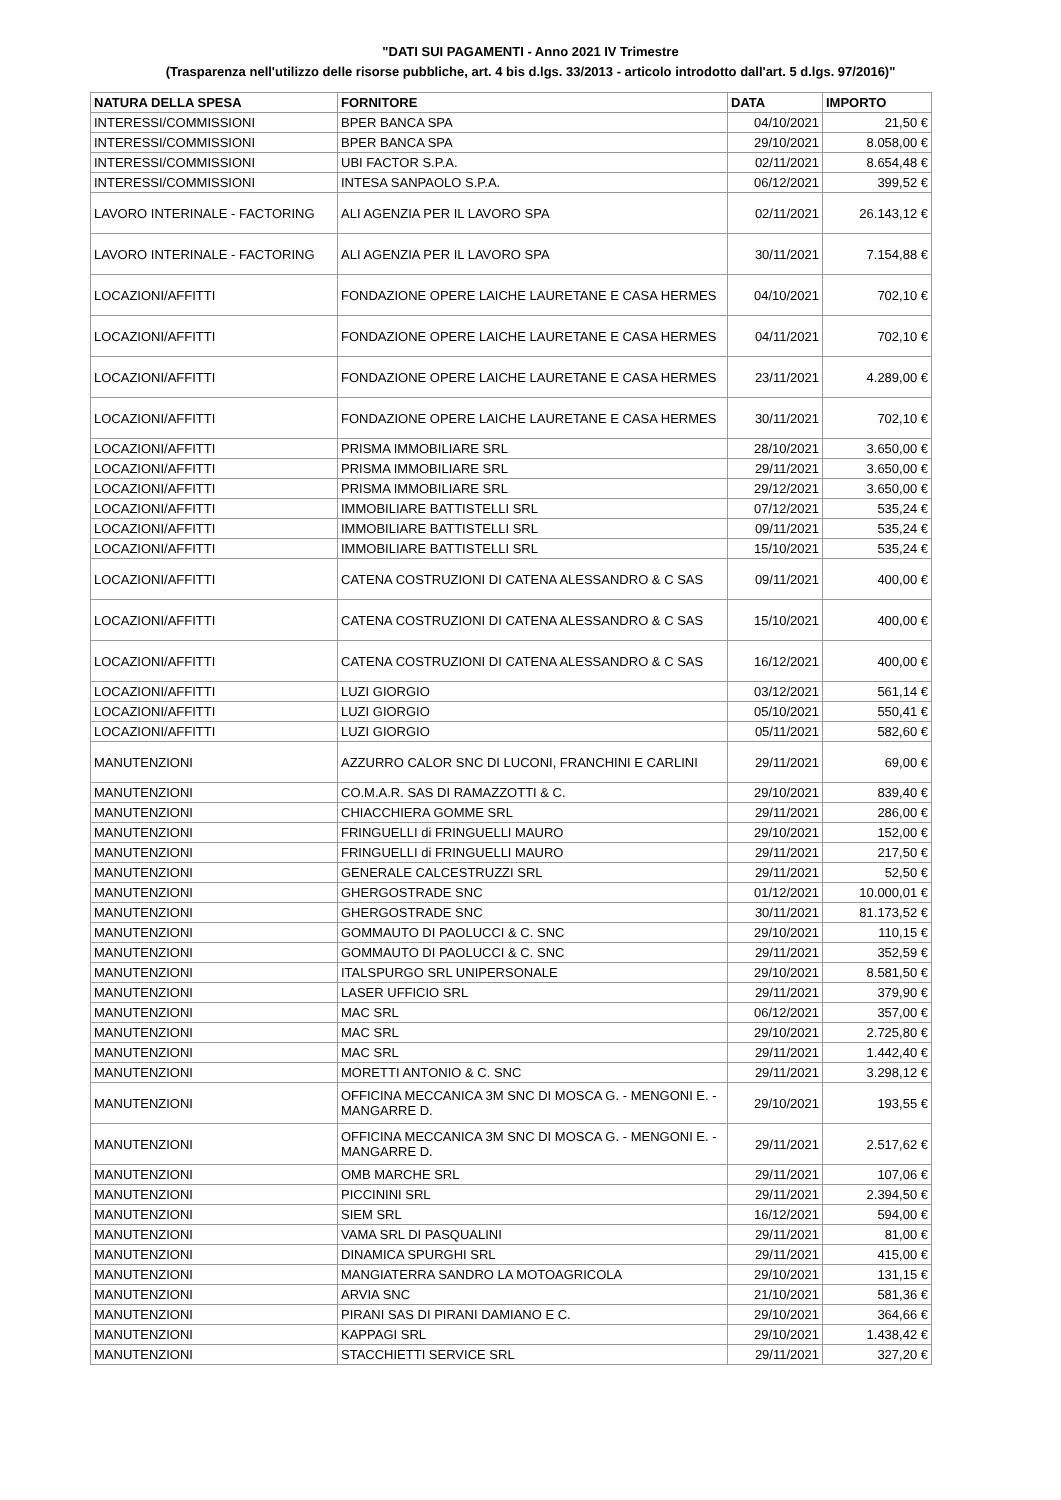"DATI SUI PAGAMENTI - Anno 2021 IV Trimestre
(Trasparenza nell'utilizzo delle risorse pubbliche, art. 4 bis d.lgs. 33/2013 - articolo introdotto dall'art. 5 d.lgs. 97/2016)"
| NATURA DELLA SPESA | FORNITORE | DATA | IMPORTO |
| --- | --- | --- | --- |
| INTERESSI/COMMISSIONI | BPER BANCA SPA | 04/10/2021 | 21,50 € |
| INTERESSI/COMMISSIONI | BPER BANCA SPA | 29/10/2021 | 8.058,00 € |
| INTERESSI/COMMISSIONI | UBI FACTOR S.P.A. | 02/11/2021 | 8.654,48 € |
| INTERESSI/COMMISSIONI | INTESA SANPAOLO S.P.A. | 06/12/2021 | 399,52 € |
| LAVORO INTERINALE - FACTORING | ALI AGENZIA PER IL LAVORO SPA | 02/11/2021 | 26.143,12 € |
| LAVORO INTERINALE - FACTORING | ALI AGENZIA PER IL LAVORO SPA | 30/11/2021 | 7.154,88 € |
| LOCAZIONI/AFFITTI | FONDAZIONE OPERE LAICHE LAURETANE E CASA HERMES | 04/10/2021 | 702,10 € |
| LOCAZIONI/AFFITTI | FONDAZIONE OPERE LAICHE LAURETANE E CASA HERMES | 04/11/2021 | 702,10 € |
| LOCAZIONI/AFFITTI | FONDAZIONE OPERE LAICHE LAURETANE E CASA HERMES | 23/11/2021 | 4.289,00 € |
| LOCAZIONI/AFFITTI | FONDAZIONE OPERE LAICHE LAURETANE E CASA HERMES | 30/11/2021 | 702,10 € |
| LOCAZIONI/AFFITTI | PRISMA IMMOBILIARE SRL | 28/10/2021 | 3.650,00 € |
| LOCAZIONI/AFFITTI | PRISMA IMMOBILIARE SRL | 29/11/2021 | 3.650,00 € |
| LOCAZIONI/AFFITTI | PRISMA IMMOBILIARE SRL | 29/12/2021 | 3.650,00 € |
| LOCAZIONI/AFFITTI | IMMOBILIARE BATTISTELLI SRL | 07/12/2021 | 535,24 € |
| LOCAZIONI/AFFITTI | IMMOBILIARE BATTISTELLI SRL | 09/11/2021 | 535,24 € |
| LOCAZIONI/AFFITTI | IMMOBILIARE BATTISTELLI SRL | 15/10/2021 | 535,24 € |
| LOCAZIONI/AFFITTI | CATENA COSTRUZIONI DI CATENA ALESSANDRO & C SAS | 09/11/2021 | 400,00 € |
| LOCAZIONI/AFFITTI | CATENA COSTRUZIONI DI CATENA ALESSANDRO & C SAS | 15/10/2021 | 400,00 € |
| LOCAZIONI/AFFITTI | CATENA COSTRUZIONI DI CATENA ALESSANDRO & C SAS | 16/12/2021 | 400,00 € |
| LOCAZIONI/AFFITTI | LUZI GIORGIO | 03/12/2021 | 561,14 € |
| LOCAZIONI/AFFITTI | LUZI GIORGIO | 05/10/2021 | 550,41 € |
| LOCAZIONI/AFFITTI | LUZI GIORGIO | 05/11/2021 | 582,60 € |
| MANUTENZIONI | AZZURRO CALOR SNC DI LUCONI, FRANCHINI E CARLINI | 29/11/2021 | 69,00 € |
| MANUTENZIONI | CO.M.A.R. SAS DI RAMAZZOTTI & C. | 29/10/2021 | 839,40 € |
| MANUTENZIONI | CHIACCHIERA GOMME SRL | 29/11/2021 | 286,00 € |
| MANUTENZIONI | FRINGUELLI di FRINGUELLI MAURO | 29/10/2021 | 152,00 € |
| MANUTENZIONI | FRINGUELLI di FRINGUELLI MAURO | 29/11/2021 | 217,50 € |
| MANUTENZIONI | GENERALE CALCESTRUZZI SRL | 29/11/2021 | 52,50 € |
| MANUTENZIONI | GHERGOSTRADE SNC | 01/12/2021 | 10.000,01 € |
| MANUTENZIONI | GHERGOSTRADE SNC | 30/11/2021 | 81.173,52 € |
| MANUTENZIONI | GOMMAUTO DI PAOLUCCI & C. SNC | 29/10/2021 | 110,15 € |
| MANUTENZIONI | GOMMAUTO DI PAOLUCCI & C. SNC | 29/11/2021 | 352,59 € |
| MANUTENZIONI | ITALSPURGO SRL UNIPERSONALE | 29/10/2021 | 8.581,50 € |
| MANUTENZIONI | LASER UFFICIO SRL | 29/11/2021 | 379,90 € |
| MANUTENZIONI | MAC SRL | 06/12/2021 | 357,00 € |
| MANUTENZIONI | MAC SRL | 29/10/2021 | 2.725,80 € |
| MANUTENZIONI | MAC SRL | 29/11/2021 | 1.442,40 € |
| MANUTENZIONI | MORETTI ANTONIO & C. SNC | 29/11/2021 | 3.298,12 € |
| MANUTENZIONI | OFFICINA MECCANICA 3M SNC DI MOSCA G. - MENGONI E. - MANGARRE D. | 29/10/2021 | 193,55 € |
| MANUTENZIONI | OFFICINA MECCANICA 3M SNC DI MOSCA G. - MENGONI E. - MANGARRE D. | 29/11/2021 | 2.517,62 € |
| MANUTENZIONI | OMB MARCHE SRL | 29/11/2021 | 107,06 € |
| MANUTENZIONI | PICCININI SRL | 29/11/2021 | 2.394,50 € |
| MANUTENZIONI | SIEM SRL | 16/12/2021 | 594,00 € |
| MANUTENZIONI | VAMA SRL DI PASQUALINI | 29/11/2021 | 81,00 € |
| MANUTENZIONI | DINAMICA SPURGHI SRL | 29/11/2021 | 415,00 € |
| MANUTENZIONI | MANGIATERRA SANDRO LA MOTOAGRICOLA | 29/10/2021 | 131,15 € |
| MANUTENZIONI | ARVIA SNC | 21/10/2021 | 581,36 € |
| MANUTENZIONI | PIRANI SAS DI PIRANI DAMIANO E C. | 29/10/2021 | 364,66 € |
| MANUTENZIONI | KAPPAGI SRL | 29/10/2021 | 1.438,42 € |
| MANUTENZIONI | STACCHIETTI SERVICE SRL | 29/11/2021 | 327,20 € |